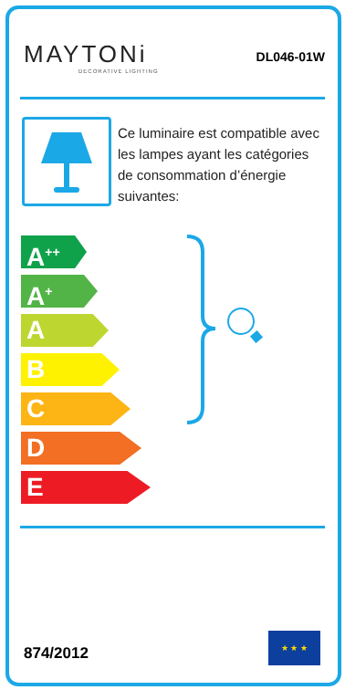MAYTONi
DECORATIVE LIGHTING
DL046-01W
Ce luminaire est compatible avec les lampes ayant les catégories de consommation d’énergie suivantes:
A<sup>++</sup>
A<sup>+</sup>
A
B
C
D
E
874/2012
★ ★ ★